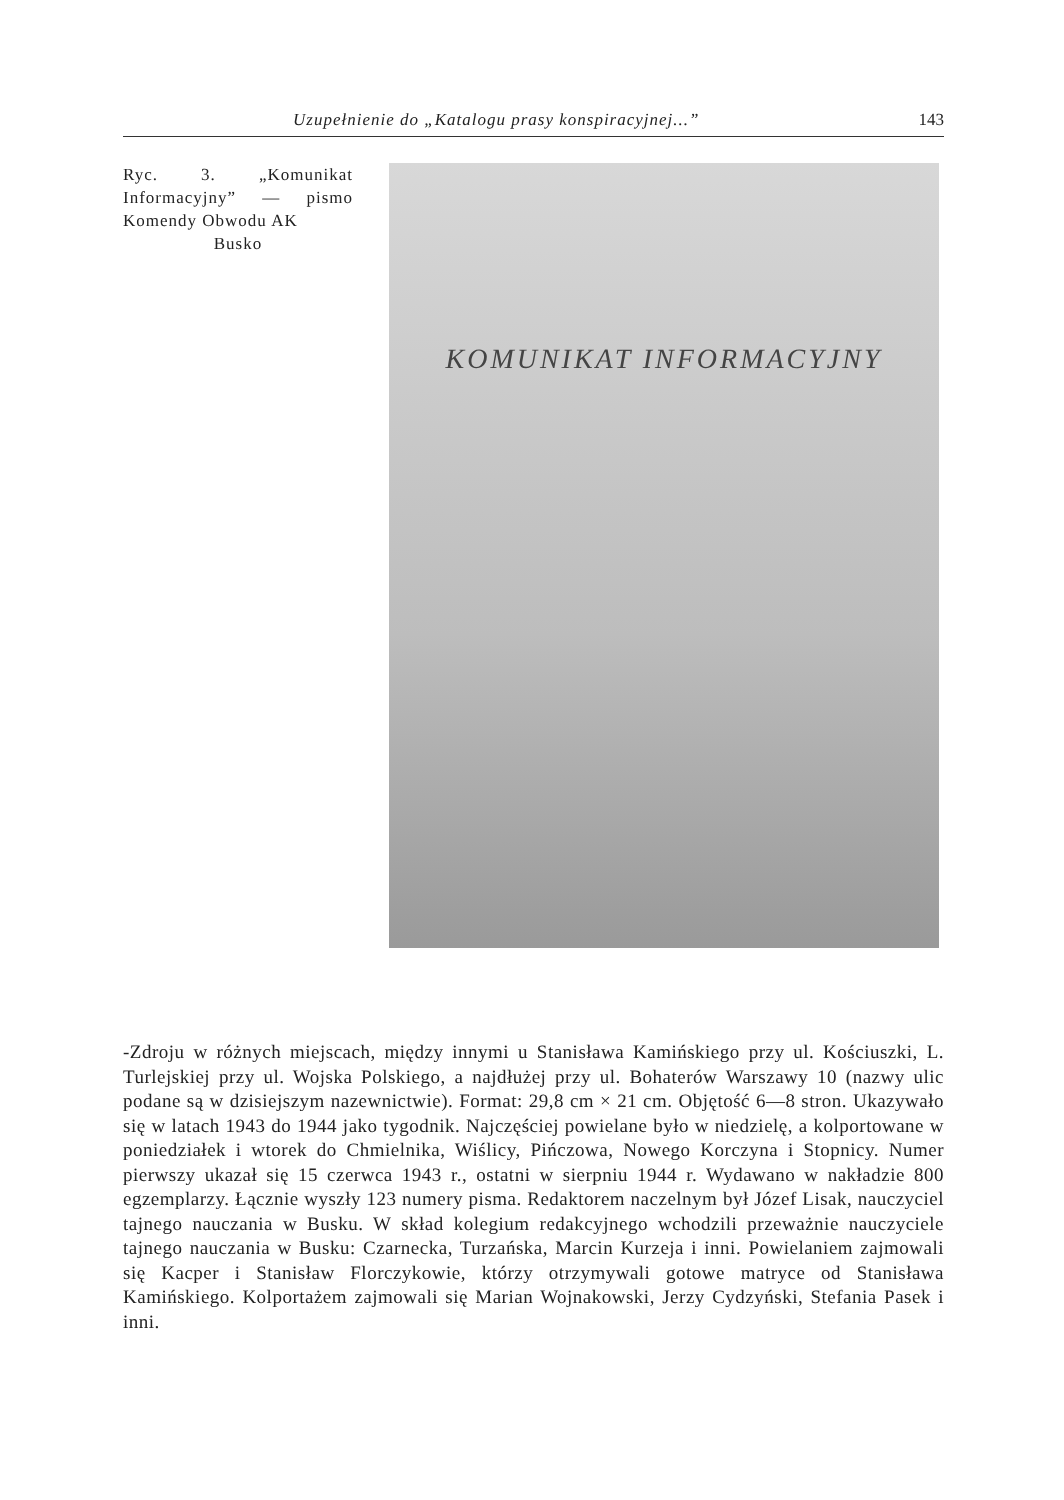Uzupełnienie do „Katalogu prasy konspiracyjnej...” 143
Ryc. 3. „Komunikat Informacyjny” — pismo Komendy Obwodu AK
Busko
KOMUNIKAT INFORMACYJNY
-Zdroju w różnych miejscach, między innymi u Stanisława Kamińskiego przy ul. Kościuszki, L. Turlejskiej przy ul. Wojska Polskiego, a najdłużej przy ul. Bohaterów Warszawy 10 (nazwy ulic podane są w dzisiejszym nazewnictwie). Format: 29,8 cm × 21 cm. Objętość 6—8 stron. Ukazywało się w latach 1943 do 1944 jako tygodnik. Najczęściej powielane było w niedzielę, a kolportowane w poniedziałek i wtorek do Chmielnika, Wiślicy, Pińczowa, Nowego Korczyna i Stopnicy. Numer pierwszy ukazał się 15 czerwca 1943 r., ostatni w sierpniu 1944 r. Wydawano w nakładzie 800 egzemplarzy. Łącznie wyszły 123 numery pisma. Redaktorem naczelnym był Józef Lisak, nauczyciel tajnego nauczania w Busku. W skład kolegium redakcyjnego wchodzili przeważnie nauczyciele tajnego nauczania w Busku: Czarnecka, Turzańska, Marcin Kurzeja i inni. Powielaniem zajmowali się Kacper i Stanisław Florczykowie, którzy otrzymywali gotowe matryce od Stanisława Kamińskiego. Kolportażem zajmowali się Marian Wojnakowski, Jerzy Cydzyński, Stefania Pasek i inni.